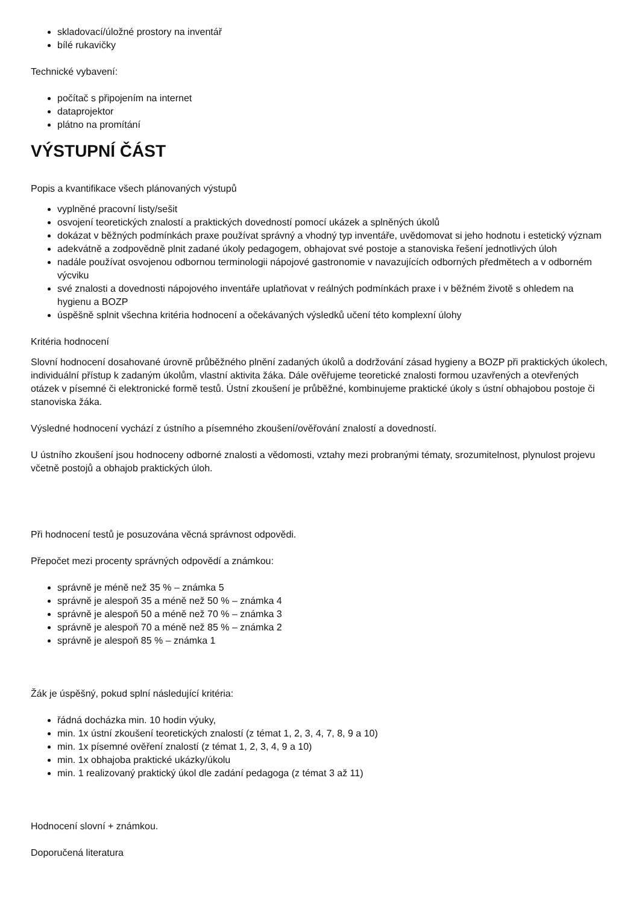skladovací/úložné prostory na inventář
bílé rukavičky
Technické vybavení:
počítač s připojením na internet
dataprojektor
plátno na promítání
VÝSTUPNÍ ČÁST
Popis a kvantifikace všech plánovaných výstupů
vyplněné pracovní listy/sešit
osvojení teoretických znalostí a praktických dovedností pomocí ukázek a splněných úkolů
dokázat v běžných podmínkách praxe používat správný a vhodný typ inventáře, uvědomovat si jeho hodnotu i estetický význam
adekvátně a zodpovědně plnit zadané úkoly pedagogem, obhajovat své postoje a stanoviska řešení jednotlivých úloh
nadále používat osvojenou odbornou terminologii nápojové gastronomie v navazujících odborných předmětech a v odborném výcviku
své znalosti a dovednosti nápojového inventáře uplatňovat v reálných podmínkách praxe i v běžném životě s ohledem na hygienu a BOZP
úspěšně splnit všechna kritéria hodnocení a očekávaných výsledků učení této komplexní úlohy
Kritéria hodnocení
Slovní hodnocení dosahované úrovně průběžného plnění zadaných úkolů a dodržování zásad hygieny a BOZP při praktických úkolech, individuální přístup k zadaným úkolům, vlastní aktivita žáka. Dále ověřujeme teoretické znalosti formou uzavřených a otevřených otázek v písemné či elektronické formě testů. Ústní zkoušení je průběžné, kombinujeme praktické úkoly s ústní obhajobou postoje či stanoviska žáka.
Výsledné hodnocení vychází z ústního a písemného zkoušení/ověřování znalostí a dovedností.
U ústního zkoušení jsou hodnoceny odborné znalosti a vědomosti, vztahy mezi probranými tématy, srozumitelnost, plynulost projevu včetně postojů a obhajob praktických úloh.
Při hodnocení testů je posuzována věcná správnost odpovědi.
Přepočet mezi procenty správných odpovědí a známkou:
správně je méně než 35 % – známka 5
správně je alespoň 35 a méně než 50 % – známka 4
správně je alespoň 50 a méně než 70 % – známka 3
správně je alespoň 70 a méně než 85 % – známka 2
správně je alespoň 85 % – známka 1
Žák je úspěšný, pokud splní následující kritéria:
řádná docházka min. 10 hodin výuky,
min. 1x ústní zkoušení teoretických znalostí (z témat 1, 2, 3, 4, 7, 8, 9 a 10)
min. 1x písemné ověření znalostí (z témat 1, 2, 3, 4, 9 a 10)
min. 1x obhajoba praktické ukázky/úkolu
min. 1 realizovaný praktický úkol dle zadání pedagoga (z témat 3 až 11)
Hodnocení slovní + známkou.
Doporučená literatura